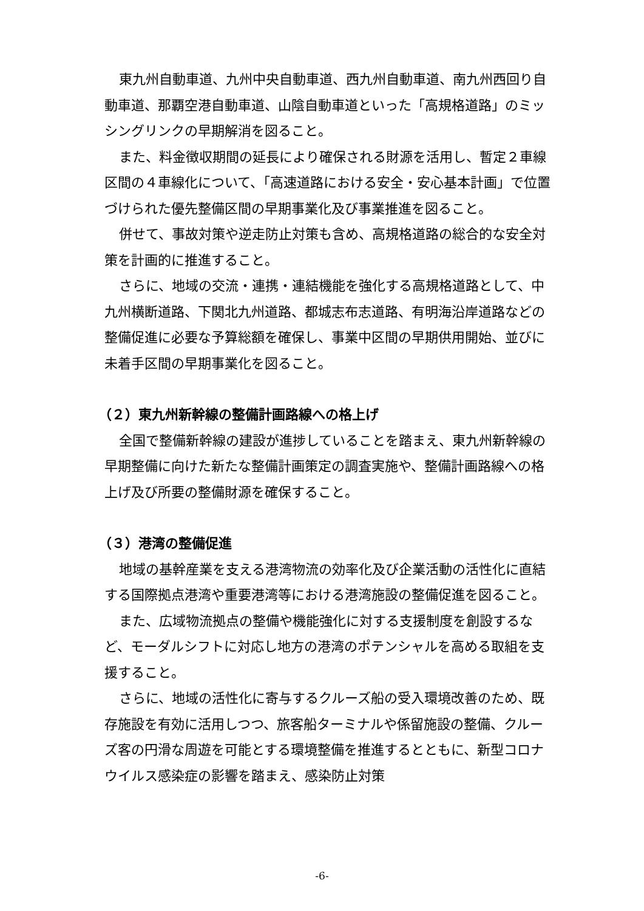東九州自動車道、九州中央自動車道、西九州自動車道、南九州西回り自動車道、那覇空港自動車道、山陰自動車道といった「高規格道路」のミッシングリンクの早期解消を図ること。
また、料金徴収期間の延長により確保される財源を活用し、暫定２車線区間の４車線化について、「高速道路における安全・安心基本計画」で位置づけられた優先整備区間の早期事業化及び事業推進を図ること。
併せて、事故対策や逆走防止対策も含め、高規格道路の総合的な安全対策を計画的に推進すること。
さらに、地域の交流・連携・連結機能を強化する高規格道路として、中九州横断道路、下関北九州道路、都城志布志道路、有明海沿岸道路などの整備促進に必要な予算総額を確保し、事業中区間の早期供用開始、並びに未着手区間の早期事業化を図ること。
（２）東九州新幹線の整備計画路線への格上げ
全国で整備新幹線の建設が進捗していることを踏まえ、東九州新幹線の早期整備に向けた新たな整備計画策定の調査実施や、整備計画路線への格上げ及び所要の整備財源を確保すること。
（３）港湾の整備促進
地域の基幹産業を支える港湾物流の効率化及び企業活動の活性化に直結する国際拠点港湾や重要港湾等における港湾施設の整備促進を図ること。
また、広域物流拠点の整備や機能強化に対する支援制度を創設するなど、モーダルシフトに対応し地方の港湾のポテンシャルを高める取組を支援すること。
さらに、地域の活性化に寄与するクルーズ船の受入環境改善のため、既存施設を有効に活用しつつ、旅客船ターミナルや係留施設の整備、クルーズ客の円滑な周遊を可能とする環境整備を推進するとともに、新型コロナウイルス感染症の影響を踏まえ、感染防止対策
-6-